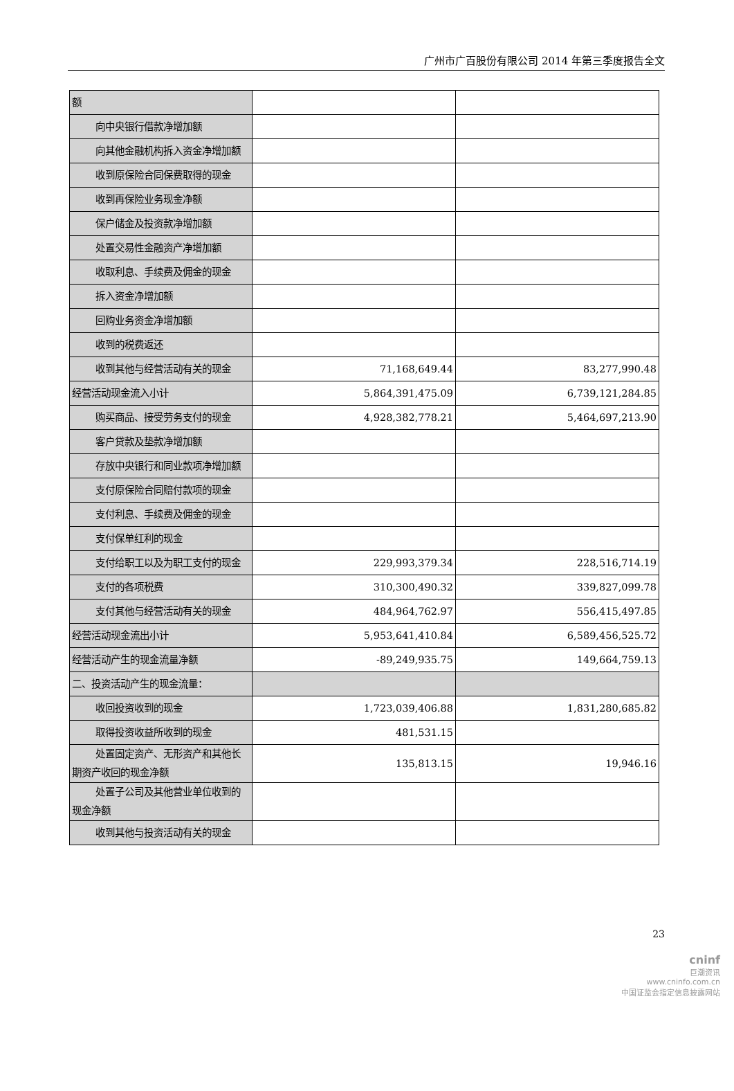广州市广百股份有限公司 2014 年第三季度报告全文
| 额 | | |
| 向中央银行借款净增加额 | | |
| 向其他金融机构拆入资金净增加 额 | | |
| 收到原保险合同保费取得的现金 | | |
| 收到再保险业务现金净额 | | |
| 保户储金及投资款净增加额 | | |
| 处置交易性金融资产净增加额 | | |
| 收取利息、手续费及佣金的现金 | | |
| 拆入资金净增加额 | | |
| 回购业务资金净增加额 | | |
| 收到的税费返还 | | |
| 收到其他与经营活动有关的现金 | 71,168,649.44 | 83,277,990.48 |
| 经营活动现金流入小计 | 5,864,391,475.09 | 6,739,121,284.85 |
| 购买商品、接受劳务支付的现金 | 4,928,382,778.21 | 5,464,697,213.90 |
| 客户贷款及垫款净增加额 | | |
| 存放中央银行和同业款项净增加 额 | | |
| 支付原保险合同赔付款项的现金 | | |
| 支付利息、手续费及佣金的现金 | | |
| 支付保单红利的现金 | | |
| 支付给职工以及为职工支付的现 金 | 229,993,379.34 | 228,516,714.19 |
| 支付的各项税费 | 310,300,490.32 | 339,827,099.78 |
| 支付其他与经营活动有关的现金 | 484,964,762.97 | 556,415,497.85 |
| 经营活动现金流出小计 | 5,953,641,410.84 | 6,589,456,525.72 |
| 经营活动产生的现金流量净额 | -89,249,935.75 | 149,664,759.13 |
| 二、投资活动产生的现金流量： | | |
| 收回投资收到的现金 | 1,723,039,406.88 | 1,831,280,685.82 |
| 取得投资收益所收到的现金 | 481,531.15 | |
| 处置固定资产、无形资产和其他 长期资产收回的现金净额 | 135,813.15 | 19,946.16 |
| 处置子公司及其他营业单位收到 的现金净额 | | |
| 收到其他与投资活动有关的现金 | | |
23
cninf
巨潮资讯
www.cninfo.com.cn
中国证监会指定信息披露网站